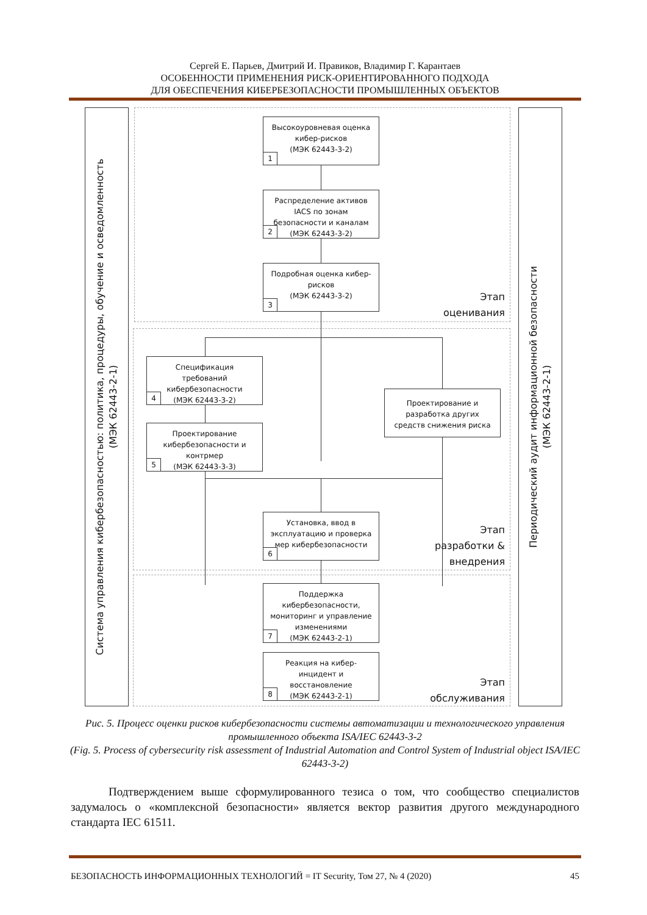Сергей Е. Парьев, Дмитрий И. Правиков, Владимир Г. Карантаев
ОСОБЕННОСТИ ПРИМЕНЕНИЯ РИСК-ОРИЕНТИРОВАННОГО ПОДХОДА
ДЛЯ ОБЕСПЕЧЕНИЯ КИБЕРБЕЗОПАСНОСТИ ПРОМЫШЛЕННЫХ ОБЪЕКТОВ
Система управления кибербезопасностью: политика, процедуры, обучение и осведомленность
(МЭК 62443-2-1)
Высокоуровневая оценка
кибер-рисков
(МЭК 62443-3-2)
1
Распределение активов
IACS по зонам
безопасности и каналам
(МЭК 62443-3-2)
2
Подробная оценка кибер-
рисков
(МЭК 62443-3-2)
3
Этап
оценивания
Спецификация
требований
кибербезопасности
(МЭК 62443-3-2)
4
Проектирование
кибербезопасности и
контрмер
(МЭК 62443-3-3)
5
Проектирование и
разработка других
средств снижения риска
Установка, ввод в
эксплуатацию и проверка
мер кибербезопасности
6
Этап
разработки &
внедрения
Поддержка
кибербезопасности,
мониторинг и управление
изменениями
(МЭК 62443-2-1)
7
Реакция на кибер-
инцидент и
восстановление
(МЭК 62443-2-1)
8
Этап
обслуживания
Периодический аудит информационной безопасности
(МЭК 62443-2-1)
Рис. 5. Процесс оценки рисков кибербезопасности системы автоматизации и технологического управления промышленного объекта ISA/IEC 62443-3-2
(Fig. 5. Process of cybersecurity risk assessment of Industrial Automation and Control System of Industrial object ISA/IEC 62443-3-2)
Подтверждением выше сформулированного тезиса о том, что сообщество специалистов задумалось о «комплексной безопасности» является вектор развития другого международного стандарта IEC 61511.
БЕЗОПАСНОСТЬ ИНФОРМАЦИОННЫХ ТЕХНОЛОГИЙ = IT Security, Том 27, № 4 (2020) 45